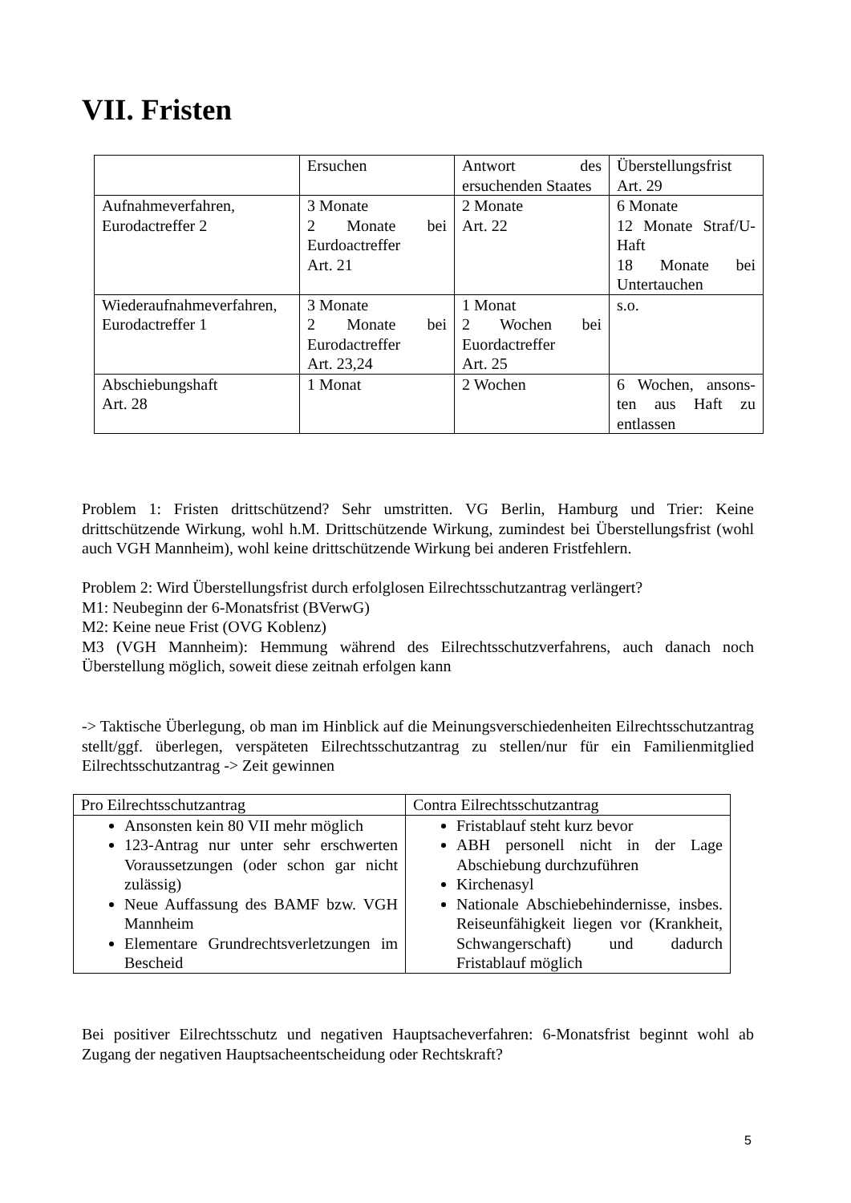VII. Fristen
| | Ersuchen | Antwort des ersuchenden Staates | Überstellungsfrist Art. 29 |
| Aufnahmeverfahren, Eurodactreffer 2 | 3 Monate 2 Monate bei Eurdoactreffer Art. 21 | 2 Monate Art. 22 | 6 Monate 12 Monate Straf/U-Haft 18 Monate bei Untertauchen |
| Wiederaufnahmeverfahren, Eurodactreffer 1 | 3 Monate 2 Monate bei Eurodactreffer Art. 23,24 | 1 Monat 2 Wochen bei Euordactreffer Art. 25 | s.o. |
| Abschiebungshaft Art. 28 | 1 Monat | 2 Wochen | 6 Wochen, ansons-ten aus Haft zu entlassen |
Problem 1: Fristen drittschützend? Sehr umstritten. VG Berlin, Hamburg und Trier: Keine drittschützende Wirkung, wohl h.M. Drittschützende Wirkung, zumindest bei Überstellungsfrist (wohl auch VGH Mannheim), wohl keine drittschützende Wirkung bei anderen Fristfehlern.
Problem 2: Wird Überstellungsfrist durch erfolglosen Eilrechtsschutzantrag verlängert?
M1: Neubeginn der 6-Monatsfrist (BVerwG)
M2: Keine neue Frist (OVG Koblenz)
M3 (VGH Mannheim): Hemmung während des Eilrechtsschutzverfahrens, auch danach noch Überstellung möglich, soweit diese zeitnah erfolgen kann
-> Taktische Überlegung, ob man im Hinblick auf die Meinungsverschiedenheiten Eilrechtsschutzantrag stellt/ggf. überlegen, verspäteten Eilrechtsschutzantrag zu stellen/nur für ein Familienmitglied Eilrechtsschutzantrag -> Zeit gewinnen
| Pro Eilrechtsschutzantrag | Contra Eilrechtsschutzantrag |
| Ansonsten kein 80 VII mehr möglich 123-Antrag nur unter sehr erschwerten Voraussetzungen (oder schon gar nicht zulässig) Neue Auffassung des BAMF bzw. VGH Mannheim Elementare Grundrechtsverletzungen im Bescheid | Fristablauf steht kurz bevor ABH personell nicht in der Lage Abschiebung durchzuführen Kirchenasyl Nationale Abschiebehindernisse, insbes. Reiseunfähigkeit liegen vor (Krankheit, Schwangerschaft) und dadurch Fristablauf möglich |
Bei positiver Eilrechtsschutz und negativen Hauptsacheverfahren: 6-Monatsfrist beginnt wohl ab Zugang der negativen Hauptsacheentscheidung oder Rechtskraft?
5